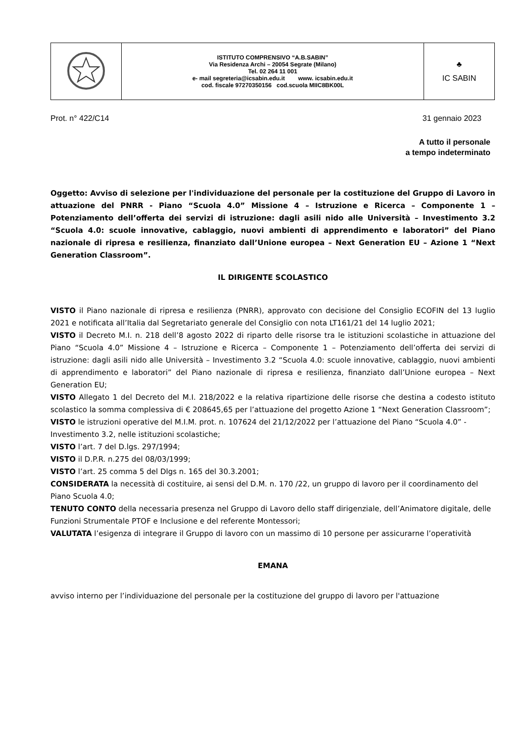| | ISTITUTO COMPRENSIVO “A.B.SABIN” Via Residenza Archi – 20054 Segrate (Milano) Tel. 02 264 11 001 e- mail segreteria@icsabin.edu.it www. icsabin.edu.it cod. fiscale 97270350156 cod.scuola MIIC8BK00L | ♣ IC SABIN |
Prot. n° 422/C14 31 gennaio 2023
A tutto il personale
a tempo indeterminato
Oggetto: Avviso di selezione per l'individuazione del personale per la costituzione del Gruppo di Lavoro in attuazione del PNRR - Piano “Scuola 4.0” Missione 4 – Istruzione e Ricerca – Componente 1 – Potenziamento dell’offerta dei servizi di istruzione: dagli asili nido alle Università – Investimento 3.2 “Scuola 4.0: scuole innovative, cablaggio, nuovi ambienti di apprendimento e laboratori” del Piano nazionale di ripresa e resilienza, finanziato dall’Unione europea – Next Generation EU – Azione 1 “Next Generation Classroom”.
IL DIRIGENTE SCOLASTICO
VISTO il Piano nazionale di ripresa e resilienza (PNRR), approvato con decisione del Consiglio ECOFIN del 13 luglio 2021 e notificata all’Italia dal Segretariato generale del Consiglio con nota LT161/21 del 14 luglio 2021;
VISTO il Decreto M.I. n. 218 dell’8 agosto 2022 di riparto delle risorse tra le istituzioni scolastiche in attuazione del Piano “Scuola 4.0” Missione 4 – Istruzione e Ricerca – Componente 1 – Potenziamento dell’offerta dei servizi di istruzione: dagli asili nido alle Università – Investimento 3.2 “Scuola 4.0: scuole innovative, cablaggio, nuovi ambienti di apprendimento e laboratori” del Piano nazionale di ripresa e resilienza, finanziato dall’Unione europea – Next Generation EU;
VISTO Allegato 1 del Decreto del M.I. 218/2022 e la relativa ripartizione delle risorse che destina a codesto istituto scolastico la somma complessiva di € 208645,65 per l’attuazione del progetto Azione 1 “Next Generation Classroom”;
VISTO le istruzioni operative del M.I.M. prot. n. 107624 del 21/12/2022 per l’attuazione del Piano “Scuola 4.0” - Investimento 3.2, nelle istituzioni scolastiche;
VISTO l’art. 7 del D.lgs. 297/1994;
VISTO il D.P.R. n.275 del 08/03/1999;
VISTO l’art. 25 comma 5 del Dlgs n. 165 del 30.3.2001;
CONSIDERATA la necessità di costituire, ai sensi del D.M. n. 170 /22, un gruppo di lavoro per il coordinamento del Piano Scuola 4.0;
TENUTO CONTO della necessaria presenza nel Gruppo di Lavoro dello staff dirigenziale, dell’Animatore digitale, delle Funzioni Strumentale PTOF e Inclusione e del referente Montessori;
VALUTATA l’esigenza di integrare il Gruppo di lavoro con un massimo di 10 persone per assicurarne l’operatività
EMANA
avviso interno per l’individuazione del personale per la costituzione del gruppo di lavoro per l'attuazione